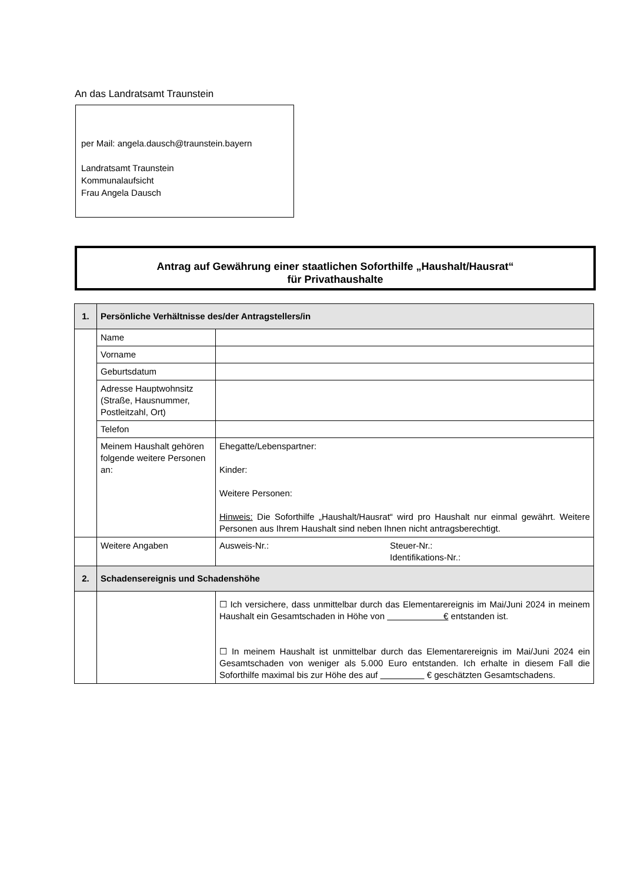An das Landratsamt Traunstein
per Mail: angela.dausch@traunstein.bayern
Landratsamt Traunstein
Kommunalaufsicht
Frau Angela Dausch
Antrag auf Gewährung einer staatlichen Soforthilfe „Haushalt/Hausrat“
für Privathaushalte
| 1. | Persönliche Verhältnisse des/der Antragstellers/in | |
| | Name | |
| | Vorname | |
| | Geburtsdatum | |
| | Adresse Hauptwohnsitz (Straße, Hausnummer, Postleitzahl, Ort) | |
| | Telefon | |
| | Meinem Haushalt gehören folgende weitere Personen an: | Ehegatte/Lebenspartner: Kinder: Weitere Personen: Hinweis: Die Soforthilfe „Haushalt/Hausrat“ wird pro Haushalt nur einmal gewährt. Weitere Personen aus Ihrem Haushalt sind neben Ihnen nicht antragsberechtigt. |
| | Weitere Angaben | Ausweis-Nr.: Steuer-Nr.: Identifikations-Nr.: |
| 2. | Schadensereignis und Schadenshöhe | |
| | | ☐ Ich versichere, dass unmittelbar durch das Elementarereignis im Mai/Juni 2024 in meinem Haushalt ein Gesamtschaden in Höhe von € entstanden ist. ☐ In meinem Haushalt ist unmittelbar durch das Elementarereignis im Mai/Juni 2024 ein Gesamtschaden von weniger als 5.000 Euro entstanden. Ich erhalte in diesem Fall die Soforthilfe maximal bis zur Höhe des auf € geschätzten Gesamtschadens. |